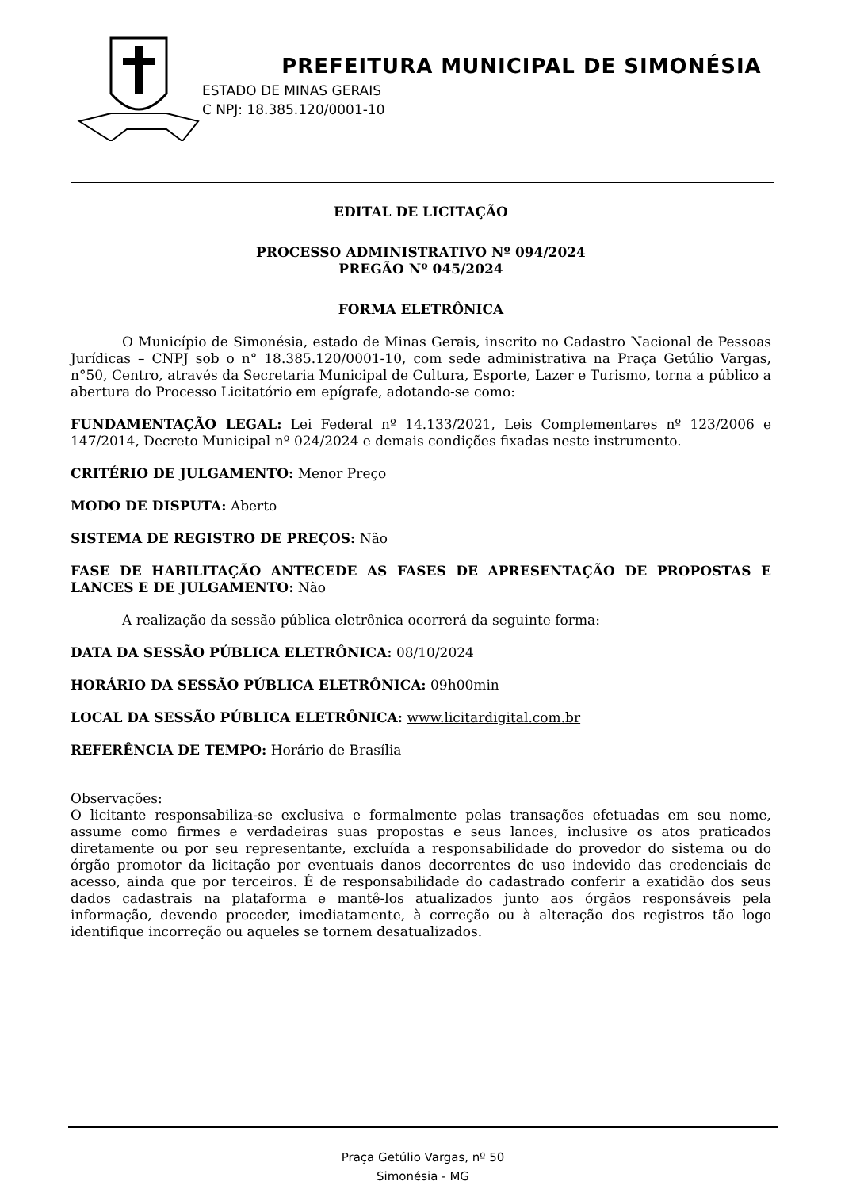PREFEITURA MUNICIPAL DE SIMONÉSIA
ESTADO DE MINAS GERAIS
C NPJ: 18.385.120/0001-10
EDITAL DE LICITAÇÃO
PROCESSO ADMINISTRATIVO Nº 094/2024
PREGÃO Nº 045/2024
FORMA ELETRÔNICA
O Município de Simonésia, estado de Minas Gerais, inscrito no Cadastro Nacional de Pessoas Jurídicas – CNPJ sob o n° 18.385.120/0001-10, com sede administrativa na Praça Getúlio Vargas, n°50, Centro, através da Secretaria Municipal de Cultura, Esporte, Lazer e Turismo, torna a público a abertura do Processo Licitatório em epígrafe, adotando-se como:
FUNDAMENTAÇÃO LEGAL: Lei Federal nº 14.133/2021, Leis Complementares nº 123/2006 e 147/2014, Decreto Municipal nº 024/2024 e demais condições fixadas neste instrumento.
CRITÉRIO DE JULGAMENTO: Menor Preço
MODO DE DISPUTA: Aberto
SISTEMA DE REGISTRO DE PREÇOS: Não
FASE DE HABILITAÇÃO ANTECEDE AS FASES DE APRESENTAÇÃO DE PROPOSTAS E LANCES E DE JULGAMENTO: Não
A realização da sessão pública eletrônica ocorrerá da seguinte forma:
DATA DA SESSÃO PÚBLICA ELETRÔNICA: 08/10/2024
HORÁRIO DA SESSÃO PÚBLICA ELETRÔNICA: 09h00min
LOCAL DA SESSÃO PÚBLICA ELETRÔNICA: www.licitardigital.com.br
REFERÊNCIA DE TEMPO: Horário de Brasília
Observações:
O licitante responsabiliza-se exclusiva e formalmente pelas transações efetuadas em seu nome, assume como firmes e verdadeiras suas propostas e seus lances, inclusive os atos praticados diretamente ou por seu representante, excluída a responsabilidade do provedor do sistema ou do órgão promotor da licitação por eventuais danos decorrentes de uso indevido das credenciais de acesso, ainda que por terceiros. É de responsabilidade do cadastrado conferir a exatidão dos seus dados cadastrais na plataforma e mantê-los atualizados junto aos órgãos responsáveis pela informação, devendo proceder, imediatamente, à correção ou à alteração dos registros tão logo identifique incorreção ou aqueles se tornem desatualizados.
Praça Getúlio Vargas, nº 50
Simonésia - MG